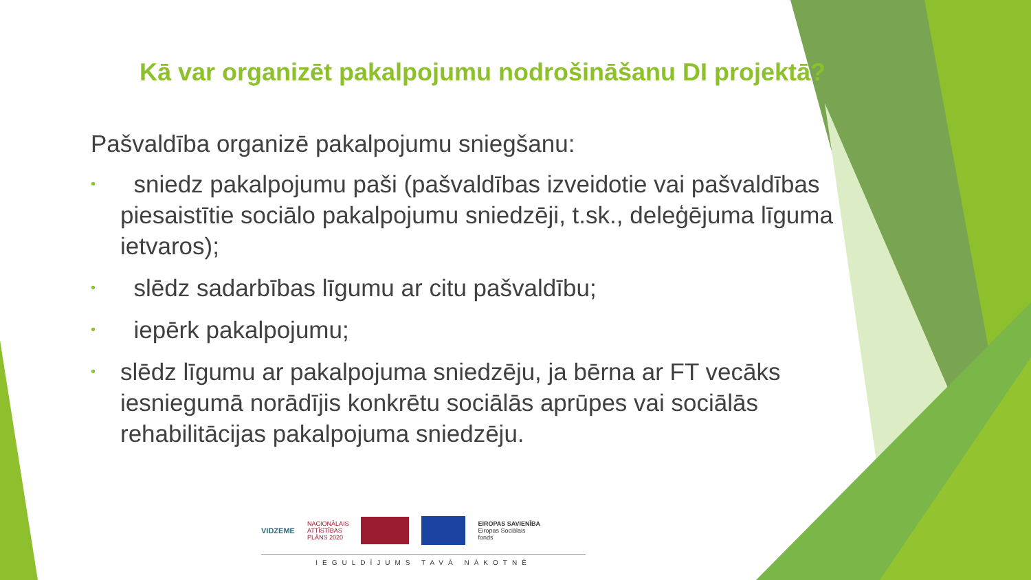Kā var organizēt pakalpojumu nodrošināšanu DI projektā?
Pašvaldība organizē pakalpojumu sniegšanu:
• sniedz pakalpojumu paši (pašvaldības izveidotie vai pašvaldības piesaistītie sociālo pakalpojumu sniedzēji, t.sk., deleģējuma līguma ietvaros);
• slēdz sadarbības līgumu ar citu pašvaldību;
• iepērk pakalpojumu;
• slēdz līgumu ar pakalpojuma sniedzēju, ja bērna ar FT vecāks iesniegumā norādījis konkrētu sociālās aprūpes vai sociālās rehabilitācijas pakalpojuma sniedzēju.
VIDZEME
NACIONĀLAIS
ATTĪSTĪBAS
PLĀNS 2020
EIROPAS SAVIENĪBA
Eiropas Sociālais
fonds
IEGULDĪJUMS TAVĀ NĀKOTNĒ